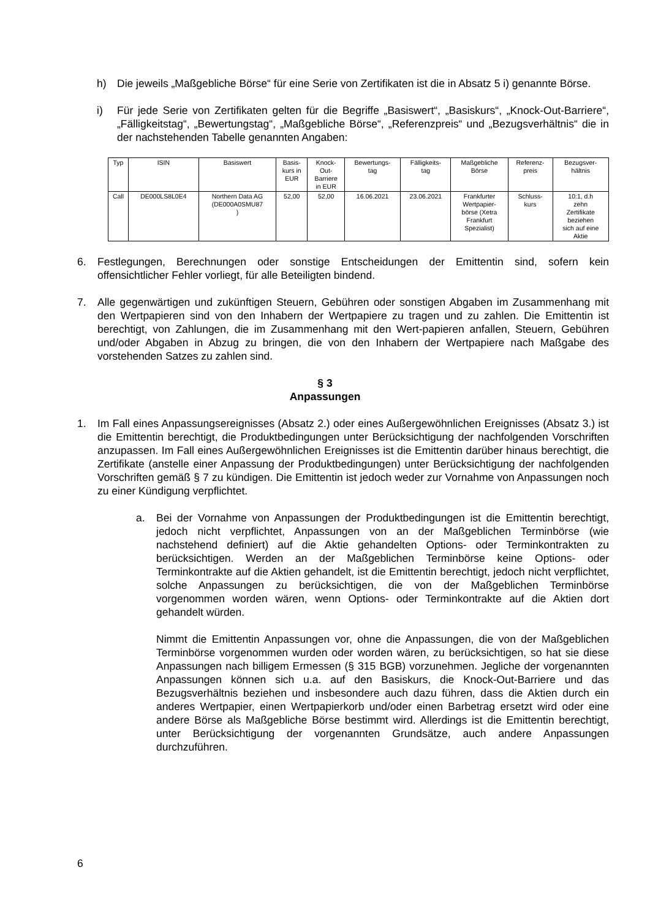h) Die jeweils „Maßgebliche Börse“ für eine Serie von Zertifikaten ist die in Absatz 5 i) genannte Börse.
i) Für jede Serie von Zertifikaten gelten für die Begriffe „Basiswert“, „Basiskurs“, „Knock-Out-Barriere“, „Fälligkeitstag“, „Bewertungstag“, „Maßgebliche Börse“, „Referenzpreis“ und „Bezugsverhältnis“ die in der nachstehenden Tabelle genannten Angaben:
| Typ | ISIN | Basiswert | Basis- kurs in EUR | Knock- Out- Barriere in EUR | Bewertungs- tag | Fälligkeits- tag | Maßgebliche Börse | Referenz- preis | Bezugsver- hältnis |
| Call | DE000LS8L0E4 | Northern Data AG (DE000A0SMU87 ) | 52,00 | 52,00 | 16.06.2021 | 23.06.2021 | Frankfurter Wertpapier- börse (Xetra Frankfurt Spezialist) | Schluss- kurs | 10:1, d.h zehn Zertifikate beziehen sich auf eine Aktie |
6. Festlegungen, Berechnungen oder sonstige Entscheidungen der Emittentin sind, sofern kein offensichtlicher Fehler vorliegt, für alle Beteiligten bindend.
7. Alle gegenwärtigen und zukünftigen Steuern, Gebühren oder sonstigen Abgaben im Zusammenhang mit den Wertpapieren sind von den Inhabern der Wertpapiere zu tragen und zu zahlen. Die Emittentin ist berechtigt, von Zahlungen, die im Zusammenhang mit den Wert-papieren anfallen, Steuern, Gebühren und/oder Abgaben in Abzug zu bringen, die von den Inhabern der Wertpapiere nach Maßgabe des vorstehenden Satzes zu zahlen sind.
§ 3
Anpassungen
1. Im Fall eines Anpassungsereignisses (Absatz 2.) oder eines Außergewöhnlichen Ereignisses (Absatz 3.) ist die Emittentin berechtigt, die Produktbedingungen unter Berücksichtigung der nachfolgenden Vorschriften anzupassen. Im Fall eines Außergewöhnlichen Ereignisses ist die Emittentin darüber hinaus berechtigt, die Zertifikate (anstelle einer Anpassung der Produktbedingungen) unter Berücksichtigung der nachfolgenden Vorschriften gemäß § 7 zu kündigen. Die Emittentin ist jedoch weder zur Vornahme von Anpassungen noch zu einer Kündigung verpflichtet.
a. Bei der Vornahme von Anpassungen der Produktbedingungen ist die Emittentin berechtigt, jedoch nicht verpflichtet, Anpassungen von an der Maßgeblichen Terminbörse (wie nachstehend definiert) auf die Aktie gehandelten Options- oder Terminkontrakten zu berücksichtigen. Werden an der Maßgeblichen Terminbörse keine Options- oder Terminkontrakte auf die Aktien gehandelt, ist die Emittentin berechtigt, jedoch nicht verpflichtet, solche Anpassungen zu berücksichtigen, die von der Maßgeblichen Terminbörse vorgenommen worden wären, wenn Options- oder Terminkontrakte auf die Aktien dort gehandelt würden.
Nimmt die Emittentin Anpassungen vor, ohne die Anpassungen, die von der Maßgeblichen Terminbörse vorgenommen wurden oder worden wären, zu berücksichtigen, so hat sie diese Anpassungen nach billigem Ermessen (§ 315 BGB) vorzunehmen. Jegliche der vorgenannten Anpassungen können sich u.a. auf den Basiskurs, die Knock-Out-Barriere und das Bezugsverhältnis beziehen und insbesondere auch dazu führen, dass die Aktien durch ein anderes Wertpapier, einen Wertpapierkorb und/oder einen Barbetrag ersetzt wird oder eine andere Börse als Maßgebliche Börse bestimmt wird. Allerdings ist die Emittentin berechtigt, unter Berücksichtigung der vorgenannten Grundsätze, auch andere Anpassungen durchzuführen.
6